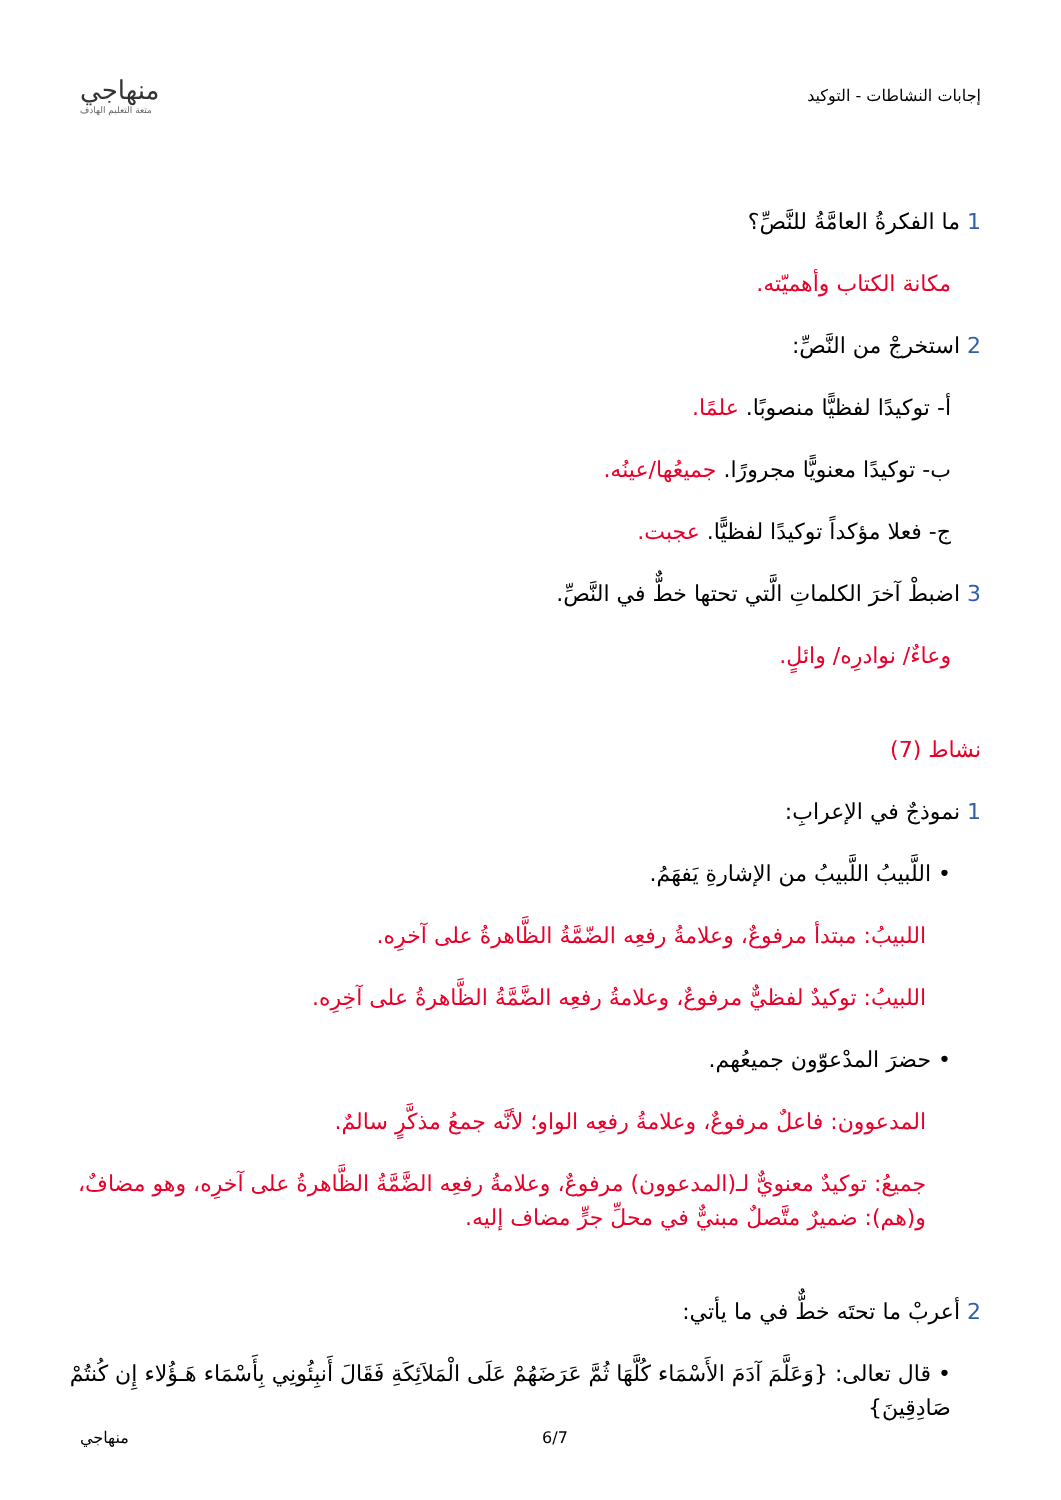إجابات النشاطات - التوكيد
منهاجي
متعة التعليم الهادف
1 ما الفكرةُ العامَّةُ للنَّصِّ؟
مكانة الكتاب وأهميّته.
2 استخرجْ من النَّصِّ:
أ- توكيدًا لفظيًّا منصوبًا. علمًا.
ب- توكيدًا معنويًّا مجرورًا. جميعُها/عينُه.
ج- فعلا مؤكداً توكيدًا لفظيًّا. عجبت.
3 اضبطْ آخرَ الكلماتِ الَّتي تحتها خطٌّ في النَّصِّ.
وعاءٌ/ نوادرِه/ وائلٍ.
نشاط (7)
1 نموذجٌ في الإعرابِ:
• اللَّبيبُ اللَّبيبُ من الإشارةِ يَفهَمُ.
اللبيبُ: مبتدأ مرفوعٌ، وعلامةُ رفعِه الضّمَّةُ الظَّاهرةُ على آخرِه.
اللبيبُ: توكيدٌ لفظيٌّ مرفوعٌ، وعلامةُ رفعِه الضَّمَّةُ الظَّاهرةُ على آخِرِه.
• حضرَ المدْعوّون جميعُهم.
المدعوون: فاعلٌ مرفوعٌ، وعلامةُ رفعِه الواو؛ لأنَّه جمعُ مذكَّرٍ سالمٌ.
جميعُ: توكيدٌ معنويٌّ لـ(المدعوون) مرفوعٌ، وعلامةُ رفعِه الضَّمَّةُ الظَّاهرةُ على آخرِه، وهو مضافٌ، و(هم): ضميرٌ متَّصلٌ مبنيٌّ في محلِّ جرٍّ مضاف إليه.
2 أعربْ ما تحتَه خطٌّ في ما يأتي:
• قال تعالى: {وَعَلَّمَ آدَمَ الأَسْمَاء كُلَّهَا ثُمَّ عَرَضَهُمْ عَلَى الْمَلاَئِكَةِ فَقَالَ أَنبِئُونِي بِأَسْمَاء هَـؤُلاء إِن كُنتُمْ صَادِقِينَ}
منهاجي 6/7